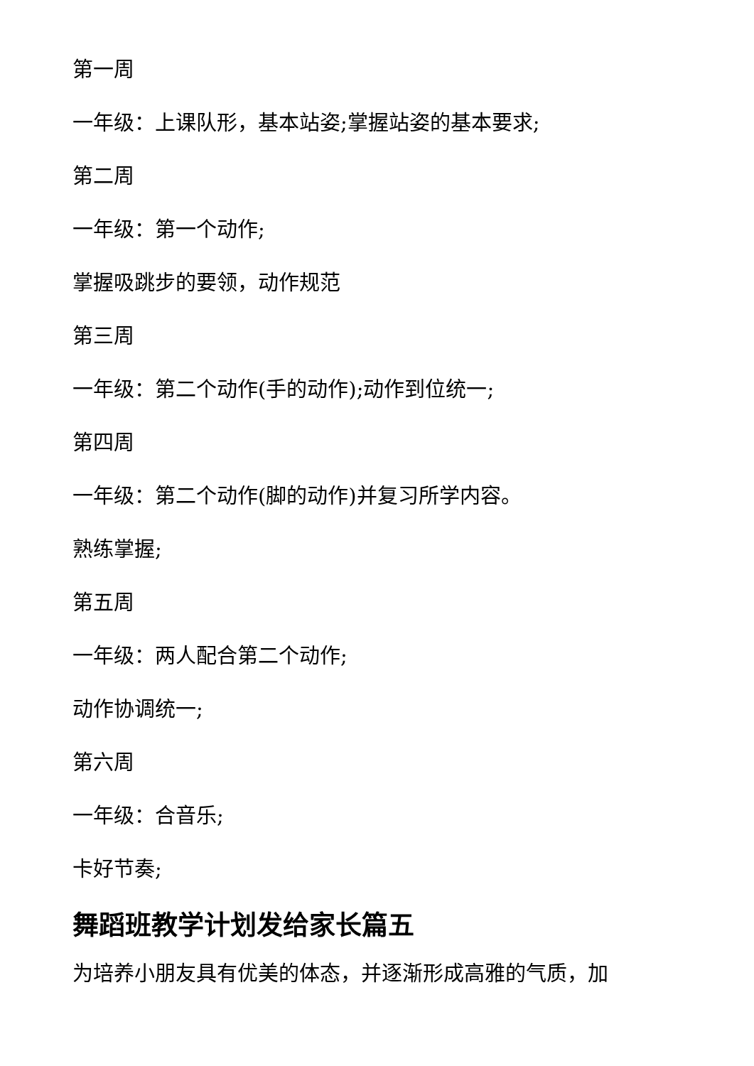第一周
一年级：上课队形，基本站姿;掌握站姿的基本要求;
第二周
一年级：第一个动作;
掌握吸跳步的要领，动作规范
第三周
一年级：第二个动作(手的动作);动作到位统一;
第四周
一年级：第二个动作(脚的动作)并复习所学内容。
熟练掌握;
第五周
一年级：两人配合第二个动作;
动作协调统一;
第六周
一年级：合音乐;
卡好节奏;
舞蹈班教学计划发给家长篇五
为培养小朋友具有优美的体态，并逐渐形成高雅的气质，加